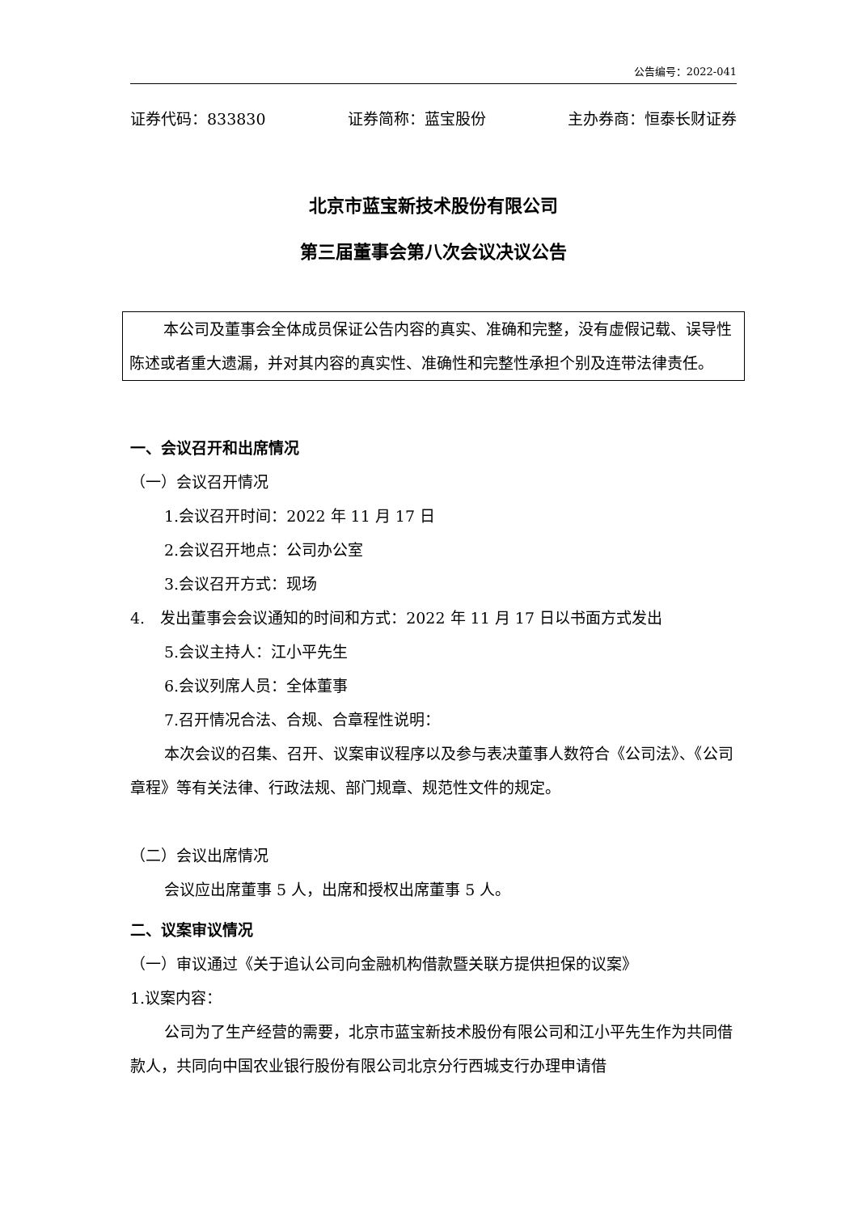公告编号：2022-041
证券代码：833830 证券简称：蓝宝股份 主办券商：恒泰长财证券
北京市蓝宝新技术股份有限公司
第三届董事会第八次会议决议公告
本公司及董事会全体成员保证公告内容的真实、准确和完整，没有虚假记载、误导性陈述或者重大遗漏，并对其内容的真实性、准确性和完整性承担个别及连带法律责任。
一、会议召开和出席情况
（一）会议召开情况
1.会议召开时间：2022 年 11 月 17 日
2.会议召开地点：公司办公室
3.会议召开方式：现场
4.　发出董事会会议通知的时间和方式：2022 年 11 月 17 日以书面方式发出
5.会议主持人：江小平先生
6.会议列席人员：全体董事
7.召开情况合法、合规、合章程性说明：
本次会议的召集、召开、议案审议程序以及参与表决董事人数符合《公司法》、《公司章程》等有关法律、行政法规、部门规章、规范性文件的规定。
（二）会议出席情况
会议应出席董事 5 人，出席和授权出席董事 5 人。
二、议案审议情况
（一）审议通过《关于追认公司向金融机构借款暨关联方提供担保的议案》
1.议案内容：
公司为了生产经营的需要，北京市蓝宝新技术股份有限公司和江小平先生作为共同借款人，共同向中国农业银行股份有限公司北京分行西城支行办理申请借